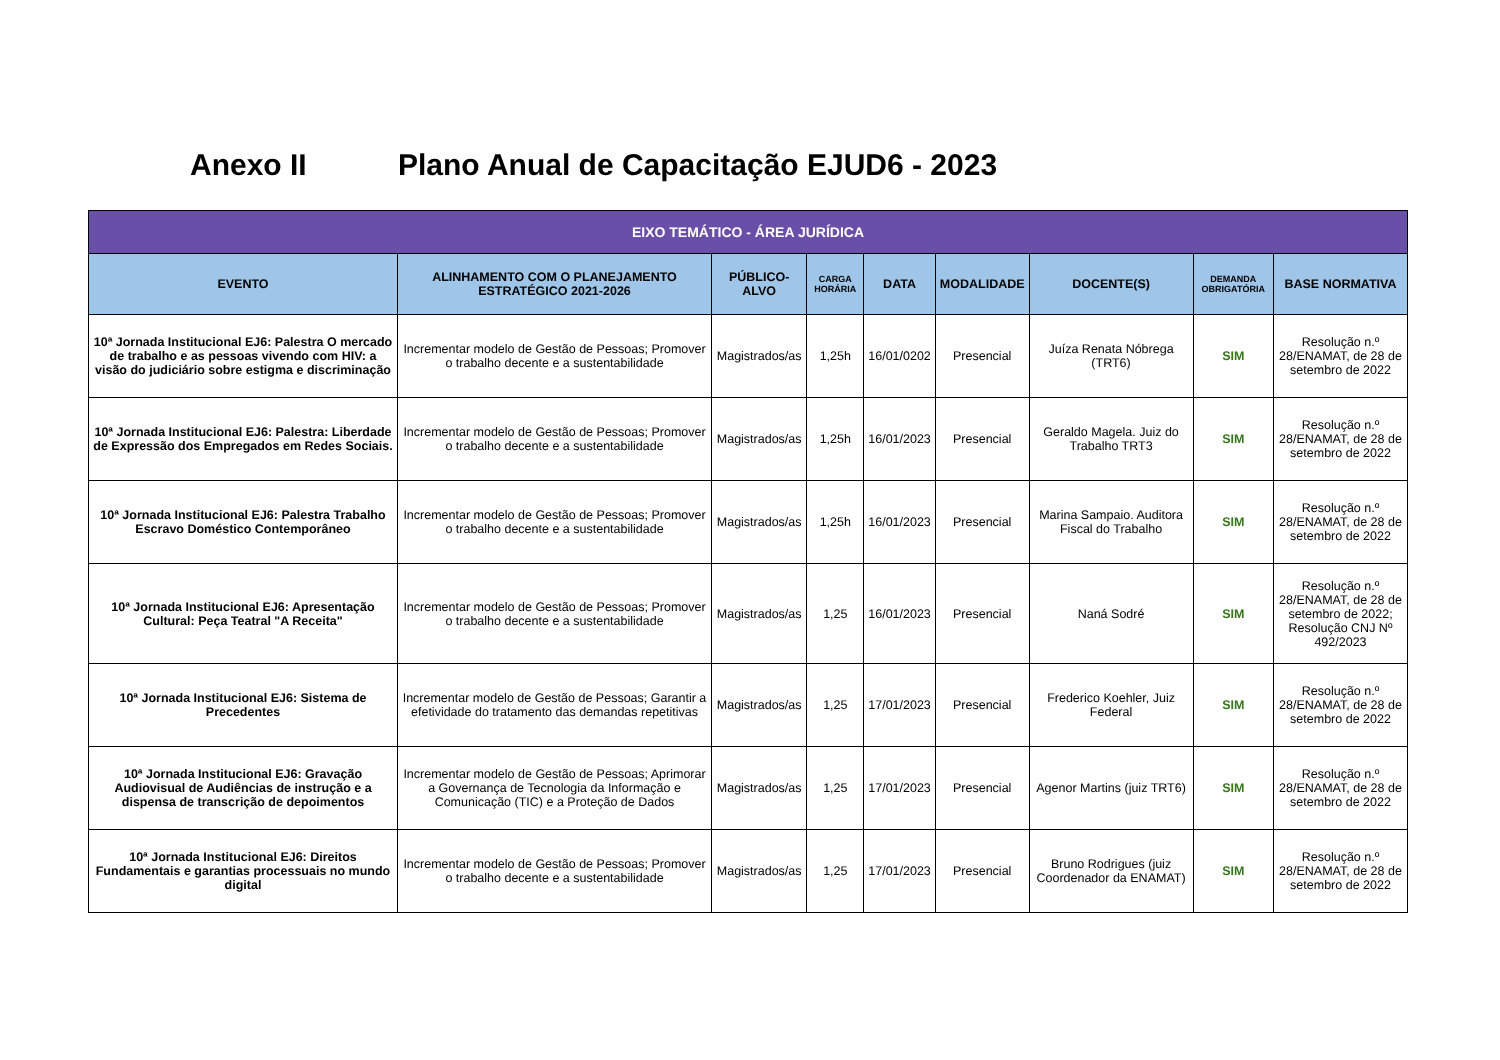Anexo II Plano Anual de Capacitação EJUD6 - 2023
| EIXO TEMÁTICO - ÁREA JURÍDICA | | | | | | | | |
| --- | --- | --- | --- | --- | --- | --- | --- | --- |
| EVENTO | ALINHAMENTO COM O PLANEJAMENTO ESTRATÉGICO 2021-2026 | PÚBLICO-ALVO | CARGA HORÁRIA | DATA | MODALIDADE | DOCENTE(S) | DEMANDA OBRIGATÓRIA | BASE NORMATIVA |
| 10ª Jornada Institucional EJ6: Palestra O mercado de trabalho e as pessoas vivendo com HIV: a visão do judiciário sobre estigma e discriminação | Incrementar modelo de Gestão de Pessoas; Promover o trabalho decente e a sustentabilidade | Magistrados/as | 1,25h | 16/01/0202 | Presencial | Juíza Renata Nóbrega (TRT6) | SIM | Resolução n.º 28/ENAMAT, de 28 de setembro de 2022 |
| 10ª Jornada Institucional EJ6: Palestra: Liberdade de Expressão dos Empregados em Redes Sociais. | Incrementar modelo de Gestão de Pessoas; Promover o trabalho decente e a sustentabilidade | Magistrados/as | 1,25h | 16/01/2023 | Presencial | Geraldo Magela. Juiz do Trabalho TRT3 | SIM | Resolução n.º 28/ENAMAT, de 28 de setembro de 2022 |
| 10ª Jornada Institucional EJ6: Palestra Trabalho Escravo Doméstico Contemporâneo | Incrementar modelo de Gestão de Pessoas; Promover o trabalho decente e a sustentabilidade | Magistrados/as | 1,25h | 16/01/2023 | Presencial | Marina Sampaio. Auditora Fiscal do Trabalho | SIM | Resolução n.º 28/ENAMAT, de 28 de setembro de 2022 |
| 10ª Jornada Institucional EJ6: Apresentação Cultural: Peça Teatral "A Receita" | Incrementar modelo de Gestão de Pessoas; Promover o trabalho decente e a sustentabilidade | Magistrados/as | 1,25 | 16/01/2023 | Presencial | Naná Sodré | SIM | Resolução n.º 28/ENAMAT, de 28 de setembro de 2022; Resolução CNJ Nº 492/2023 |
| 10ª Jornada Institucional EJ6: Sistema de Precedentes | Incrementar modelo de Gestão de Pessoas; Garantir a efetividade do tratamento das demandas repetitivas | Magistrados/as | 1,25 | 17/01/2023 | Presencial | Frederico Koehler, Juiz Federal | SIM | Resolução n.º 28/ENAMAT, de 28 de setembro de 2022 |
| 10ª Jornada Institucional EJ6: Gravação Audiovisual de Audiências de instrução e a dispensa de transcrição de depoimentos | Incrementar modelo de Gestão de Pessoas; Aprimorar a Governança de Tecnologia da Informação e Comunicação (TIC) e a Proteção de Dados | Magistrados/as | 1,25 | 17/01/2023 | Presencial | Agenor Martins (juiz TRT6) | SIM | Resolução n.º 28/ENAMAT, de 28 de setembro de 2022 |
| 10ª Jornada Institucional EJ6: Direitos Fundamentais e garantias processuais no mundo digital | Incrementar modelo de Gestão de Pessoas; Promover o trabalho decente e a sustentabilidade | Magistrados/as | 1,25 | 17/01/2023 | Presencial | Bruno Rodrigues (juiz Coordenador da ENAMAT) | SIM | Resolução n.º 28/ENAMAT, de 28 de setembro de 2022 |